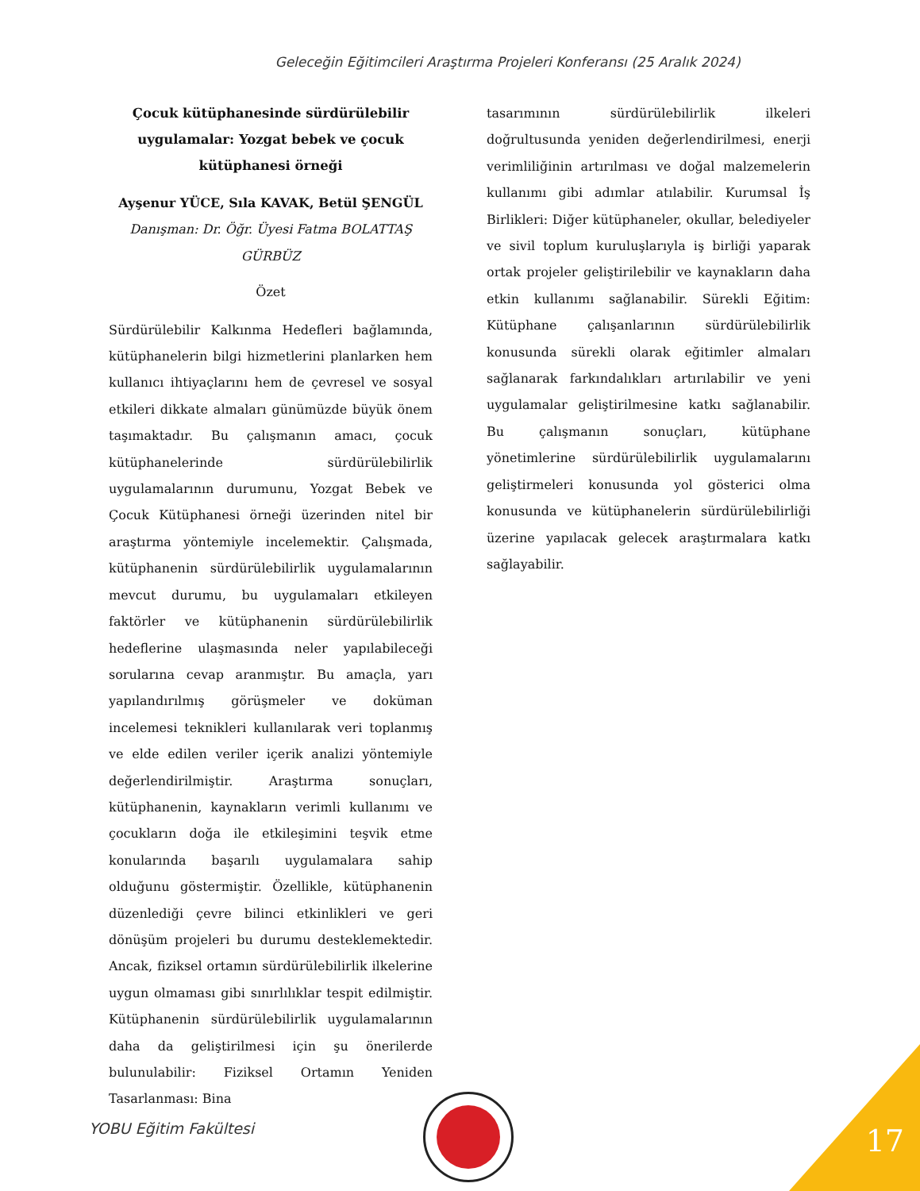Geleceğin Eğitimcileri Araştırma Projeleri Konferansı (25 Aralık 2024)
Çocuk kütüphanesinde sürdürülebilir uygulamalar: Yozgat bebek ve çocuk kütüphanesi örneği
Ayşenur YÜCE, Sıla KAVAK, Betül ŞENGÜL
Danışman: Dr. Öğr. Üyesi Fatma BOLATTAŞ GÜRBÜZ
Özet
Sürdürülebilir Kalkınma Hedefleri bağlamında, kütüphanelerin bilgi hizmetlerini planlarken hem kullanıcı ihtiyaçlarını hem de çevresel ve sosyal etkileri dikkate almaları günümüzde büyük önem taşımaktadır. Bu çalışmanın amacı, çocuk kütüphanelerinde sürdürülebilirlik uygulamalarının durumunu, Yozgat Bebek ve Çocuk Kütüphanesi örneği üzerinden nitel bir araştırma yöntemiyle incelemektir. Çalışmada, kütüphanenin sürdürülebilirlik uygulamalarının mevcut durumu, bu uygulamaları etkileyen faktörler ve kütüphanenin sürdürülebilirlik hedeflerine ulaşmasında neler yapılabileceği sorularına cevap aranmıştır. Bu amaçla, yarı yapılandırılmış görüşmeler ve doküman incelemesi teknikleri kullanılarak veri toplanmış ve elde edilen veriler içerik analizi yöntemiyle değerlendirilmiştir. Araştırma sonuçları, kütüphanenin, kaynakların verimli kullanımı ve çocukların doğa ile etkileşimini teşvik etme konularında başarılı uygulamalara sahip olduğunu göstermiştir. Özellikle, kütüphanenin düzenlediği çevre bilinci etkinlikleri ve geri dönüşüm projeleri bu durumu desteklemektedir. Ancak, fiziksel ortamın sürdürülebilirlik ilkelerine uygun olmaması gibi sınırlılıklar tespit edilmiştir. Kütüphanenin sürdürülebilirlik uygulamalarının daha da geliştirilmesi için şu önerilerde bulunulabilir: Fiziksel Ortamın Yeniden Tasarlanması: Bina
tasarımının sürdürülebilirlik ilkeleri doğrultusunda yeniden değerlendirilmesi, enerji verimliliğinin artırılması ve doğal malzemelerin kullanımı gibi adımlar atılabilir. Kurumsal İş Birlikleri: Diğer kütüphaneler, okullar, belediyeler ve sivil toplum kuruluşlarıyla iş birliği yaparak ortak projeler geliştirilebilir ve kaynakların daha etkin kullanımı sağlanabilir. Sürekli Eğitim: Kütüphane çalışanlarının sürdürülebilirlik konusunda sürekli olarak eğitimler almaları sağlanarak farkındalıkları artırılabilir ve yeni uygulamalar geliştirilmesine katkı sağlanabilir. Bu çalışmanın sonuçları, kütüphane yönetimlerine sürdürülebilirlik uygulamalarını geliştirmeleri konusunda yol gösterici olma konusunda ve kütüphanelerin sürdürülebilirliği üzerine yapılacak gelecek araştırmalara katkı sağlayabilir.
YOBU Eğitim Fakültesi 17